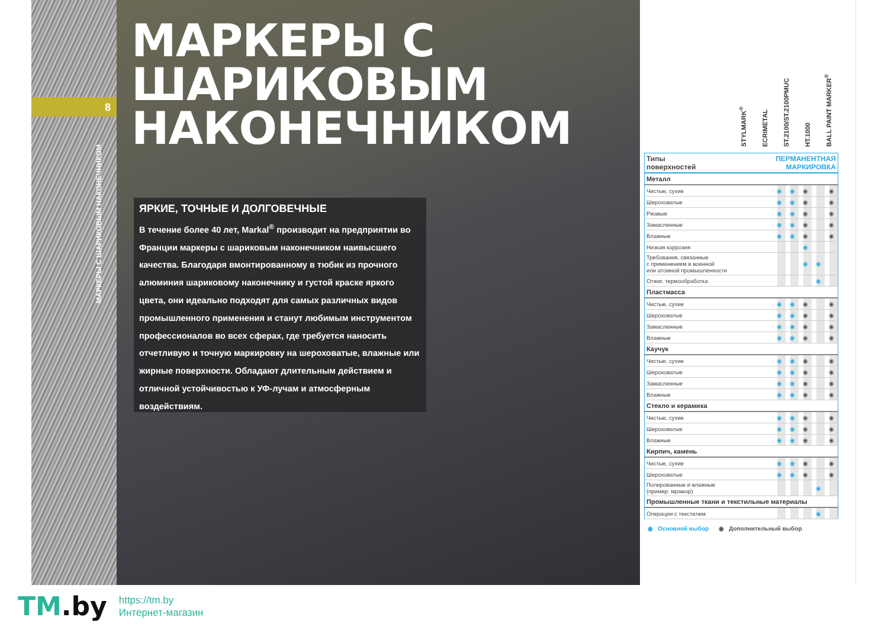8
МАРКЕРЫ С ШАРИКОВЫМ НАКОНЕЧНИКОМ
МАРКЕРЫ С
ШАРИКОВЫМ
НАКОНЕЧНИКОМ
ЯРКИЕ, ТОЧНЫЕ И ДОЛГОВЕЧНЫЕ
В течение более 40 лет, Markal<sup>®</sup> производит на предприятии во Франции маркеры с шариковым наконечником наивысшего качества. Благодаря вмонтированному в тюбик из прочного алюминия шариковому наконечнику и густой краске яркого цвета, они идеально подходят для самых различных видов промышленного применения и станут любимым инструментом профессионалов во всех сферах, где требуется наносить отчетливую и точную маркировку на шероховатые, влажные или жирные поверхности. Обладают длительным действием и отличной устойчивостью к УФ-лучам и атмосферным воздействиям.
STYLMARK<sup>®</sup>
ECRIMETAL
ST.2100/ST.2100PMUC
HT.1000
BALL PAINT MARKER<sup>®</sup>
| Типы поверхностей | ПЕРМАНЕНТНАЯ МАРКИРОВКА | | | | |
| Металл | | | | | |
| Чистые, сухие | ◉ | ◉ | ◉ | | ◉ |
| Шероховатые | ◉ | ◉ | ◉ | | ◉ |
| Ржавые | ◉ | ◉ | ◉ | | ◉ |
| Замасленные | ◉ | ◉ | ◉ | | ◉ |
| Влажные | ◉ | ◉ | ◉ | | ◉ |
| Низкая коррозия | | | ◉ | | |
| Требования, связанные с применением в военной или атомной промышленности | | | ◉ | ◉ | |
| Отжиг, термообработка | | | | ◉ | |
| Пластмасса | | | | | |
| Чистые, сухие | ◉ | ◉ | ◉ | | ◉ |
| Шероховатые | ◉ | ◉ | ◉ | | ◉ |
| Замасленные | ◉ | ◉ | ◉ | | ◉ |
| Влажные | ◉ | ◉ | ◉ | | ◉ |
| Каучук | | | | | |
| Чистые, сухие | ◉ | ◉ | ◉ | | ◉ |
| Шероховатые | ◉ | ◉ | ◉ | | ◉ |
| Замасленные | ◉ | ◉ | ◉ | | ◉ |
| Влажные | ◉ | ◉ | ◉ | | ◉ |
| Стекло и керамика | | | | | |
| Чистые, сухие | ◉ | ◉ | ◉ | | ◉ |
| Шероховатые | ◉ | ◉ | ◉ | | ◉ |
| Влажные | ◉ | ◉ | ◉ | | ◉ |
| Кирпич, камень | | | | | |
| Чистые, сухие | ◉ | ◉ | ◉ | | ◉ |
| Шероховатые | ◉ | ◉ | ◉ | | ◉ |
| Полированные и влажные (пример: мрамор) | | | | ◉ | |
| Промышленные ткани и текстильные материалы | | | | | |
| Операции с текстилем | | | | ◉ | |
◉ Основной выбор ◉ Дополнительный выбор
TM.by
https://tm.by
Интернет-магазин